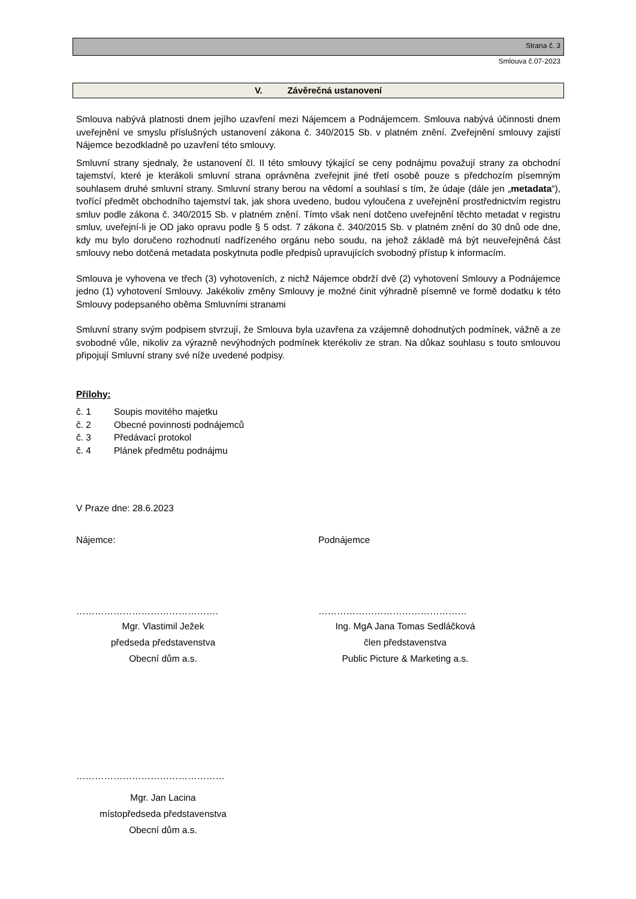Strana č. 3
Smlouva č.07-2023
V. Závěrečná ustanovení
Smlouva nabývá platnosti dnem jejího uzavření mezi Nájemcem a Podnájemcem. Smlouva nabývá účinnosti dnem uveřejnění ve smyslu příslušných ustanovení zákona č. 340/2015 Sb. v platném znění. Zveřejnění smlouvy zajistí Nájemce bezodkladně po uzavření této smlouvy.
Smluvní strany sjednaly, že ustanovení čl. II této smlouvy týkající se ceny podnájmu považují strany za obchodní tajemství, které je kterákoli smluvní strana oprávněna zveřejnit jiné třetí osobě pouze s předchozím písemným souhlasem druhé smluvní strany. Smluvní strany berou na vědomí a souhlasí s tím, že údaje (dále jen „metadata“), tvořící předmět obchodního tajemství tak, jak shora uvedeno, budou vyloučena z uveřejnění prostřednictvím registru smluv podle zákona č. 340/2015 Sb. v platném znění. Tímto však není dotčeno uveřejnění těchto metadat v registru smluv, uveřejní-li je OD jako opravu podle § 5 odst. 7 zákona č. 340/2015 Sb. v platném znění do 30 dnů ode dne, kdy mu bylo doručeno rozhodnutí nadřízeného orgánu nebo soudu, na jehož základě má být neuveřejněná část smlouvy nebo dotčená metadata poskytnuta podle předpisů upravujících svobodný přístup k informacím.
Smlouva je vyhovena ve třech (3) vyhotoveních, z nichž Nájemce obdrží dvě (2) vyhotovení Smlouvy a Podnájemce jedno (1) vyhotovení Smlouvy. Jakékoliv změny Smlouvy je možné činit výhradně písemně ve formě dodatku k této Smlouvy podepsaného oběma Smluvními stranami
Smluvní strany svým podpisem stvrzují, že Smlouva byla uzavřena za vzájemně dohodnutých podmínek, vážně a ze svobodné vůle, nikoliv za výrazně nevýhodných podmínek kterékoliv ze stran. Na důkaz souhlasu s touto smlouvou připojují Smluvní strany své níže uvedené podpisy.
Přílohy:
č. 1 Soupis movitého majetku
č. 2 Obecné povinnosti podnájemců
č. 3 Předávací protokol
č. 4 Plánek předmětu podnájmu
V Praze dne: 28.6.2023
Nájemce: Podnájemce
……………………………………….
Mgr. Vlastimil Ježek
předseda představenstva
Obecní dům a.s.
…………………………………………
Ing. MgA Jana Tomas Sedláčková
člen představenstva
Public Picture & Marketing a.s.
…………………………………………
Mgr. Jan Lacina
místopředseda představenstva
Obecní dům a.s.